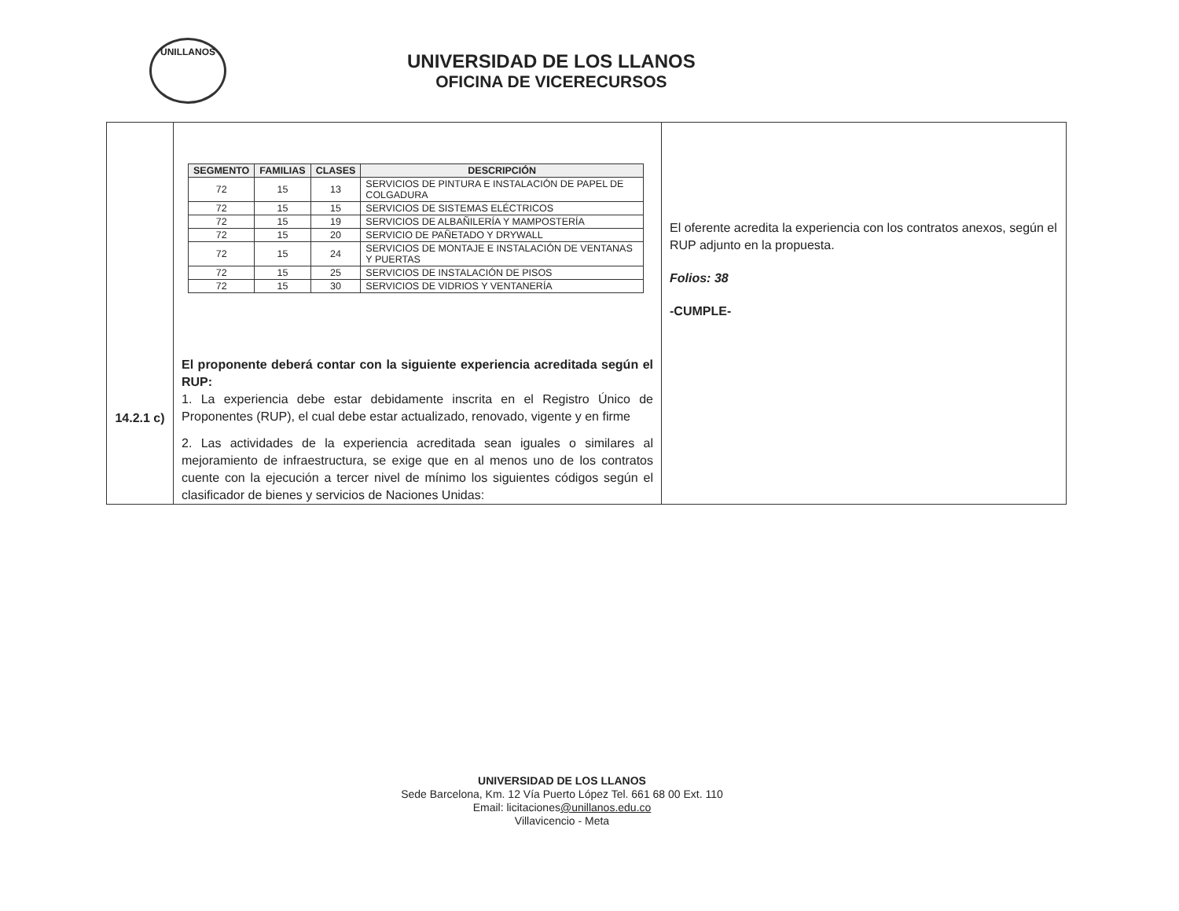UNILLANOS
UNIVERSIDAD DE LOS LLANOS
OFICINA DE VICERECURSOS
| 14.2.1 c) | / SEGMENTO / FAMILIAS / CLASES / DESCRIPCIÓN / / --- / --- / --- / --- / / 72 / 15 / 13 / SERVICIOS DE PINTURA E INSTALACIÓN DE PAPEL DE COLGADURA / / 72 / 15 / 15 / SERVICIOS DE SISTEMAS ELÉCTRICOS / / 72 / 15 / 19 / SERVICIOS DE ALBAÑILERÍA Y MAMPOSTERÍA / / 72 / 15 / 20 / SERVICIO DE PAÑETADO Y DRYWALL / / 72 / 15 / 24 / SERVICIOS DE MONTAJE E INSTALACIÓN DE VENTANAS Y PUERTAS / / 72 / 15 / 25 / SERVICIOS DE INSTALACIÓN DE PISOS / / 72 / 15 / 30 / SERVICIOS DE VIDRIOS Y VENTANERÍA / El proponente deberá contar con la siguiente experiencia acreditada según el RUP: 1. La experiencia debe estar debidamente inscrita en el Registro Único de Proponentes (RUP), el cual debe estar actualizado, renovado, vigente y en firme 2. Las actividades de la experiencia acreditada sean iguales o similares al mejoramiento de infraestructura, se exige que en al menos uno de los contratos cuente con la ejecución a tercer nivel de mínimo los siguientes códigos según el clasificador de bienes y servicios de Naciones Unidas: | El oferente acredita la experiencia con los contratos anexos, según el RUP adjunto en la propuesta. Folios: 38 -CUMPLE- |
UNIVERSIDAD DE LOS LLANOS
Sede Barcelona, Km. 12 Vía Puerto López Tel. 661 68 00 Ext. 110
Email: licitaciones@unillanos.edu.co
Villavicencio - Meta